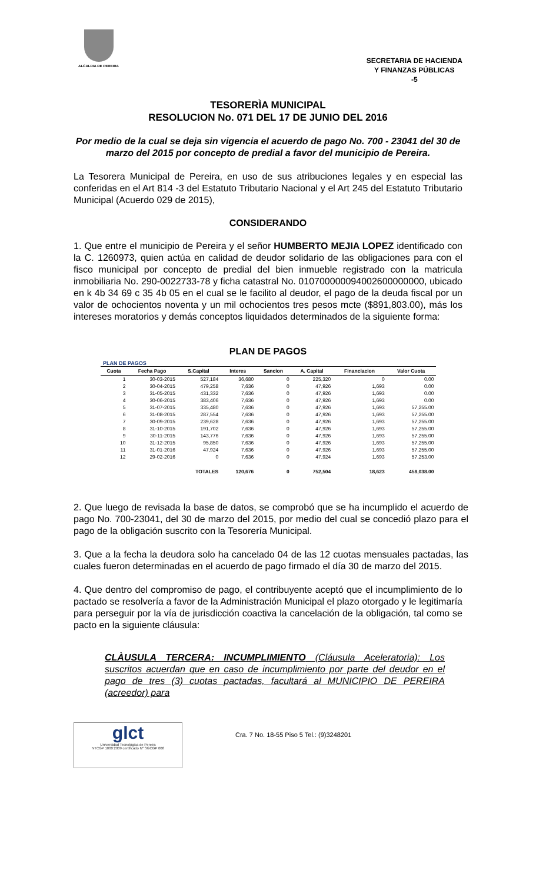ALCALDIA DE PEREIRA
SECRETARIA DE HACIENDA
Y FINANZAS PÚBLICAS
-5
TESORERÌA MUNICIPAL
RESOLUCION No. 071 DEL 17 DE JUNIO DEL 2016
Por medio de la cual se deja sin vigencia el acuerdo de pago No. 700 - 23041 del 30 de marzo del 2015 por concepto de predial a favor del municipio de Pereira.
La Tesorera Municipal de Pereira, en uso de sus atribuciones legales y en especial las conferidas en el Art 814 -3 del Estatuto Tributario Nacional y el Art 245 del Estatuto Tributario Municipal (Acuerdo 029 de 2015),
CONSIDERANDO
1. Que entre el municipio de Pereira y el señor HUMBERTO MEJIA LOPEZ identificado con la C. 1260973, quien actúa en calidad de deudor solidario de las obligaciones para con el fisco municipal por concepto de predial del bien inmueble registrado con la matricula inmobiliaria No. 290-0022733-78 y ficha catastral No. 010700000094002600000000, ubicado en k 4b 34 69 c 35 4b 05 en el cual se le facilito al deudor, el pago de la deuda fiscal por un valor de ochocientos noventa y un mil ochocientos tres pesos mcte ($891,803.00), más los intereses moratorios y demás conceptos liquidados determinados de la siguiente forma:
PLAN DE PAGOS
PLAN DE PAGOS
| Cuota | Fecha Pago | S.Capital | Interes | Sancion | A. Capital | Financiacion | Valor Cuota |
| --- | --- | --- | --- | --- | --- | --- | --- |
| 1 | 30-03-2015 | 527,184 | 36,680 | 0 | 225,320 | 0 | 0.00 |
| 2 | 30-04-2015 | 479,258 | 7,636 | 0 | 47,926 | 1,693 | 0.00 |
| 3 | 31-05-2015 | 431,332 | 7,636 | 0 | 47,926 | 1,693 | 0.00 |
| 4 | 30-06-2015 | 383,406 | 7,636 | 0 | 47,926 | 1,693 | 0.00 |
| 5 | 31-07-2015 | 335,480 | 7,636 | 0 | 47,926 | 1,693 | 57,255.00 |
| 6 | 31-08-2015 | 287,554 | 7,636 | 0 | 47,926 | 1,693 | 57,255.00 |
| 7 | 30-09-2015 | 239,628 | 7,636 | 0 | 47,926 | 1,693 | 57,255.00 |
| 8 | 31-10-2015 | 191,702 | 7,636 | 0 | 47,926 | 1,693 | 57,255.00 |
| 9 | 30-11-2015 | 143,776 | 7,636 | 0 | 47,926 | 1,693 | 57,255.00 |
| 10 | 31-12-2015 | 95,850 | 7,636 | 0 | 47,926 | 1,693 | 57,255.00 |
| 11 | 31-01-2016 | 47,924 | 7,636 | 0 | 47,926 | 1,693 | 57,255.00 |
| 12 | 29-02-2016 | 0 | 7,636 | 0 | 47,924 | 1,693 | 57,253.00 |
| | | TOTALES | 120,676 | 0 | 752,504 | 18,623 | 458,038.00 |
2. Que luego de revisada la base de datos, se comprobó que se ha incumplido el acuerdo de pago No. 700-23041, del 30 de marzo del 2015, por medio del cual se concedió plazo para el pago de la obligación suscrito con la Tesorería Municipal.
3. Que a la fecha la deudora solo ha cancelado 04 de las 12 cuotas mensuales pactadas, las cuales fueron determinadas en el acuerdo de pago firmado el día 30 de marzo del 2015.
4. Que dentro del compromiso de pago, el contribuyente aceptó que el incumplimiento de lo pactado se resolvería a favor de la Administración Municipal el plazo otorgado y le legitimaría para perseguir por la vía de jurisdicción coactiva la cancelación de la obligación, tal como se pacto en la siguiente cláusula:
CLÀUSULA TERCERA: INCUMPLIMIENTO (Cláusula Aceleratoria): Los suscritos acuerdan que en caso de incumplimiento por parte del deudor en el pago de tres (3) cuotas pactadas, facultará al MUNICIPIO DE PEREIRA (acreedor) para
glct
Universidad Tecnológica de Pereira
NTCGP 1000:2009 certificado Nº SGCGP 008
Cra. 7 No. 18-55 Piso 5 Tel.: (9)3248201